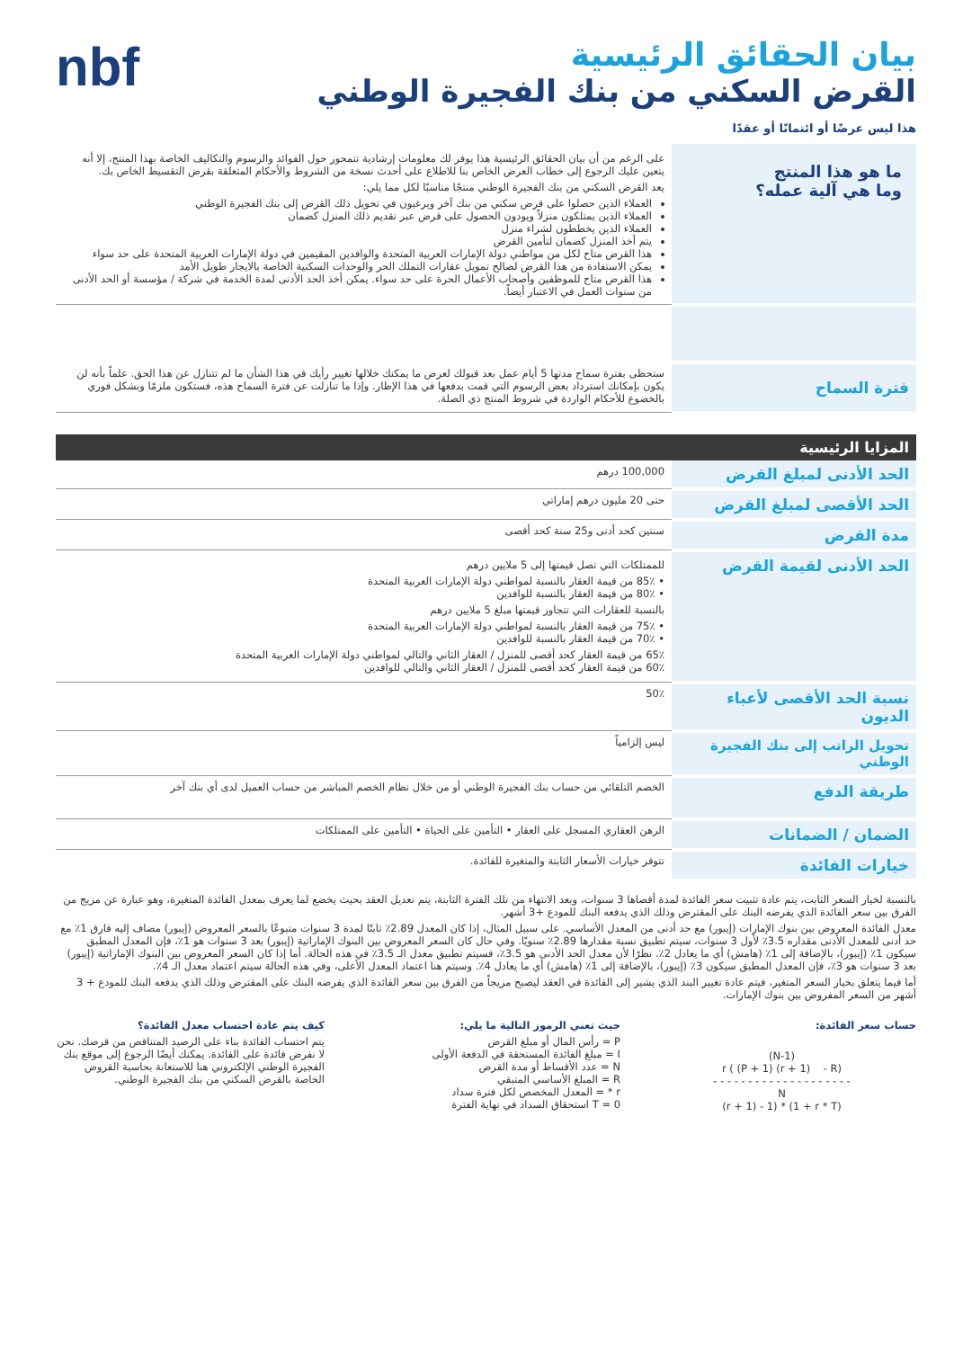بيان الحقائق الرئيسية
القرض السكني من بنك الفجيرة الوطني
nbf
هذا ليس عرضًا أو ائتمانًا أو عقدًا
| ما هو هذا المنتج وما هي آلية عمله؟ | على الرغم من أن بيان الحقائق الرئيسية هذا يوفر لك معلومات إرشادية تتمحور حول الفوائد والرسوم والتكاليف الخاصة بهذا المنتج، إلا أنه يتعين عليك الرجوع إلى خطاب العرض الخاص بنا للاطلاع على أحدث نسخة من الشروط والأحكام المتعلقة بقرض التقسيط الخاص بك. يعد القرض السكني من بنك الفجيرة الوطني منتجًا مناسبًا لكل مما يلي: العملاء الذين حصلوا على قرض سكني من بنك آخر ويرغبون في تحويل ذلك القرض إلى بنك الفجيرة الوطني العملاء الذين يمتلكون منزلاً ويودون الحصول على قرض عبر تقديم ذلك المنزل كضمان العملاء الذين يخططون لشراء منزل يتم أخذ المنزل كضمان لتأمين القرض هذا القرض متاح لكل من مواطني دولة الإمارات العربية المتحدة والوافدين المقيمين في دولة الإمارات العربية المتحدة على حد سواء يمكن الاستفادة من هذا القرض لصالح تمويل عقارات التملك الحر والوحدات السكنية الخاصة بالايجار طويل الأمد هذا القرض متاح للموظفين وأصحاب الأعمال الحرة على حد سواء. يمكن أخذ الحد الأدنى لمدة الخدمة في شركة / مؤسسة أو الحد الأدنى من سنوات العمل في الاعتبار أيضاً. |
| فترة السماح | ستحظى بفترة سماح مدتها 5 أيام عمل بعد قبولك لعرض ما يمكنك خلالها تغيير رأيك في هذا الشأن ما لم تتنازل عن هذا الحق. علماً بأنه لن يكون بإمكانك استرداد بعض الرسوم التي قمت بدفعها في هذا الإطار. وإذا ما تنازلت عن فترة السماح هذه، فستكون ملزمًا وبشكل فوري بالخضوع للأحكام الواردة في شروط المنتج ذي الصلة. |
| المزايا الرئيسية | |
| الحد الأدنى لمبلغ القرض | 100,000 درهم |
| الحد الأقصى لمبلغ القرض | حتى 20 مليون درهم إماراتي |
| مدة القرض | سنتين كحد أدنى و25 سنة كحد أقصى |
| الحد الأدنى لقيمة القرض | للممتلكات التي تصل قيمتها إلى 5 ملايين درهم • 85٪ من قيمة العقار بالنسبة لمواطني دولة الإمارات العربية المتحدة • 80٪ من قيمة العقار بالنسبة للوافدين بالنسبة للعقارات التي تتجاوز قيمتها مبلغ 5 ملايين درهم • 75٪ من قيمة العقار بالنسبة لمواطني دولة الإمارات العربية المتحدة • 70٪ من قيمة العقار بالنسبة للوافدين 65٪ من قيمة العقار كحد أقصى للمنزل / العقار الثاني والتالي لمواطني دولة الإمارات العربية المتحدة 60٪ من قيمة العقار كحد أقصى للمنزل / العقار الثاني والتالي للوافدين |
| نسبة الحد الأقصى لأعباء الديون | 50٪ |
| تحويل الراتب إلى بنك الفجيرة الوطني | ليس إلزامياً |
| طريقة الدفع | الخصم التلقائي من حساب بنك الفجيرة الوطني أو من خلال نظام الخصم المباشر من حساب العميل لدى أي بنك آخر |
| الضمان / الضمانات | الرهن العقاري المسجل على العقار • التأمين على الحياة • التأمين على الممتلكات |
| خيارات الفائدة | تتوفر خيارات الأسعار الثابتة والمتغيرة للفائدة. |
بالنسبة لخيار السعر الثابت، يتم عادة تثبيت سعر الفائدة لمدة أقصاها 3 سنوات، وبعد الانتهاء من تلك الفترة الثابتة، يتم تعديل العقد بحيث يخضع لما يعرف بمعدل الفائدة المتغيرة، وهو عبارة عن مزيج من الفرق بين سعر الفائدة الذي يفرضه البنك على المقترض وذلك الذي يدفعه البنك للمودع +3 أشهر.
معدل الفائدة المعروض بين بنوك الإمارات (إيبور) مع حد أدنى من المعدل الأساسي. على سبيل المثال، إذا كان المعدل 2.89٪ ثابتًا لمدة 3 سنوات متبوعًا بالسعر المعروض (إيبور) مضاف إليه فارق 1٪ مع حد أدنى للمعدل الأدنى مقداره 3.5٪ لأول 3 سنوات، سيتم تطبيق نسبة مقدارها 2.89٪ سنويًا. وفي حال كان السعر المعروض بين البنوك الإماراتية (إيبور) بعد 3 سنوات هو 1٪، فإن المعدل المطبق سيكون 1٪ (إيبور)، بالإضافة إلى 1٪ (هامش) أي ما يعادل 2٪. نظرًا لأن معدل الحد الأدنى هو 3.5٪، فسيتم تطبيق معدل الـ 3.5٪ في هذه الحالة. أما إذا كان السعر المعروض بين البنوك الإماراتية (إيبور) بعد 3 سنوات هو 3٪، فإن المعدل المطبق سيكون 3٪ (إيبور)، بالإضافة إلى 1٪ (هامش) أي ما يعادل 4٪. وسيتم هنا اعتماد المعدل الأعلى، وفي هذه الحالة سيتم اعتماد معدل الـ 4٪.
أما فيما يتعلق بخيار السعر المتغير، فيتم عادة تغيير البند الذي يشير إلى الفائدة في العقد ليصبح مزيجاً من الفرق بين سعر الفائدة الذي يفرضه البنك على المقترض وذلك الذي يدفعه البنك للمودع + 3 أشهر من السعر المفروض بين بنوك الإمارات.
حساب سعر الفائدة:
(N-1)
r ( (P + 1) (r + 1) - R)
- - - - - - - - - - - - - - - - - - - -
N
(r + 1) - 1) * (1 + r * T)
حيث تعني الرموز التالية ما يلي:
P = رأس المال أو مبلغ القرض
I = مبلغ الفائدة المستحقة في الدفعة الأولى
N = عدد الأقساط أو مدة القرض
R = المبلغ الأساسي المتبقي
r * = المعدل المخصص لكل فترة سداد
T = 0 استحقاق السداد في نهاية الفترة
كيف يتم عادة احتساب معدل الفائدة؟
يتم احتساب الفائدة بناء على الرصيد المتناقص من قرضك. نحن لا نفرض فائدة على الفائدة. يمكنك أيضًا الرجوع إلى موقع بنك الفجيرة الوطني الإلكتروني هنا للاستعانة بحاسبة القروض الخاصة بالقرض السكني من بنك الفجيرة الوطني.